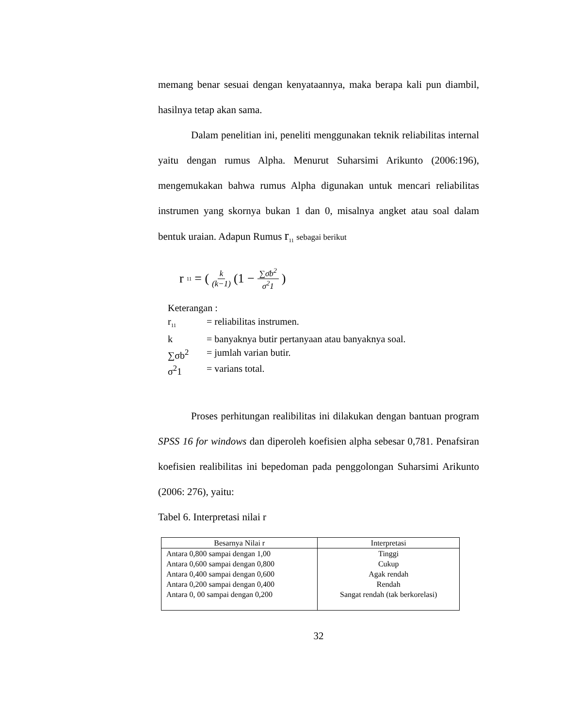memang benar sesuai dengan kenyataannya, maka berapa kali pun diambil, hasilnya tetap akan sama.
Dalam penelitian ini, peneliti menggunakan teknik reliabilitas internal yaitu dengan rumus Alpha. Menurut Suharsimi Arikunto (2006:196), mengemukakan bahwa rumus Alpha digunakan untuk mencari reliabilitas instrumen yang skornya bukan 1 dan 0, misalnya angket atau soal dalam bentuk uraian. Adapun Rumus r<sub>11</sub> sebagai berikut
r<sub>11</sub> = ( k (k−1) (1 − ∑σ̄b<sup>2</sup> σ<sup>2</sup>1)
Keterangan :
r<sub>11</sub> = reliabilitas instrumen.
k = banyaknya butir pertanyaan atau banyaknya soal.
∑σb<sup>2</sup> = jumlah varian butir.
σ<sup>2</sup>1 = varians total.
Proses perhitungan realibilitas ini dilakukan dengan bantuan program SPSS 16 for windows dan diperoleh koefisien alpha sebesar 0,781. Penafsiran koefisien realibilitas ini bepedoman pada penggolongan Suharsimi Arikunto (2006: 276), yaitu:
Tabel 6. Interpretasi nilai r
| Besarnya Nilai r | Interpretasi |
| --- | --- |
| Antara 0,800 sampai dengan 1,00 Antara 0,600 sampai dengan 0,800 Antara 0,400 sampai dengan 0,600 Antara 0,200 sampai dengan 0,400 Antara 0, 00 sampai dengan 0,200 | Tinggi Cukup Agak rendah Rendah Sangat rendah (tak berkorelasi) |
32